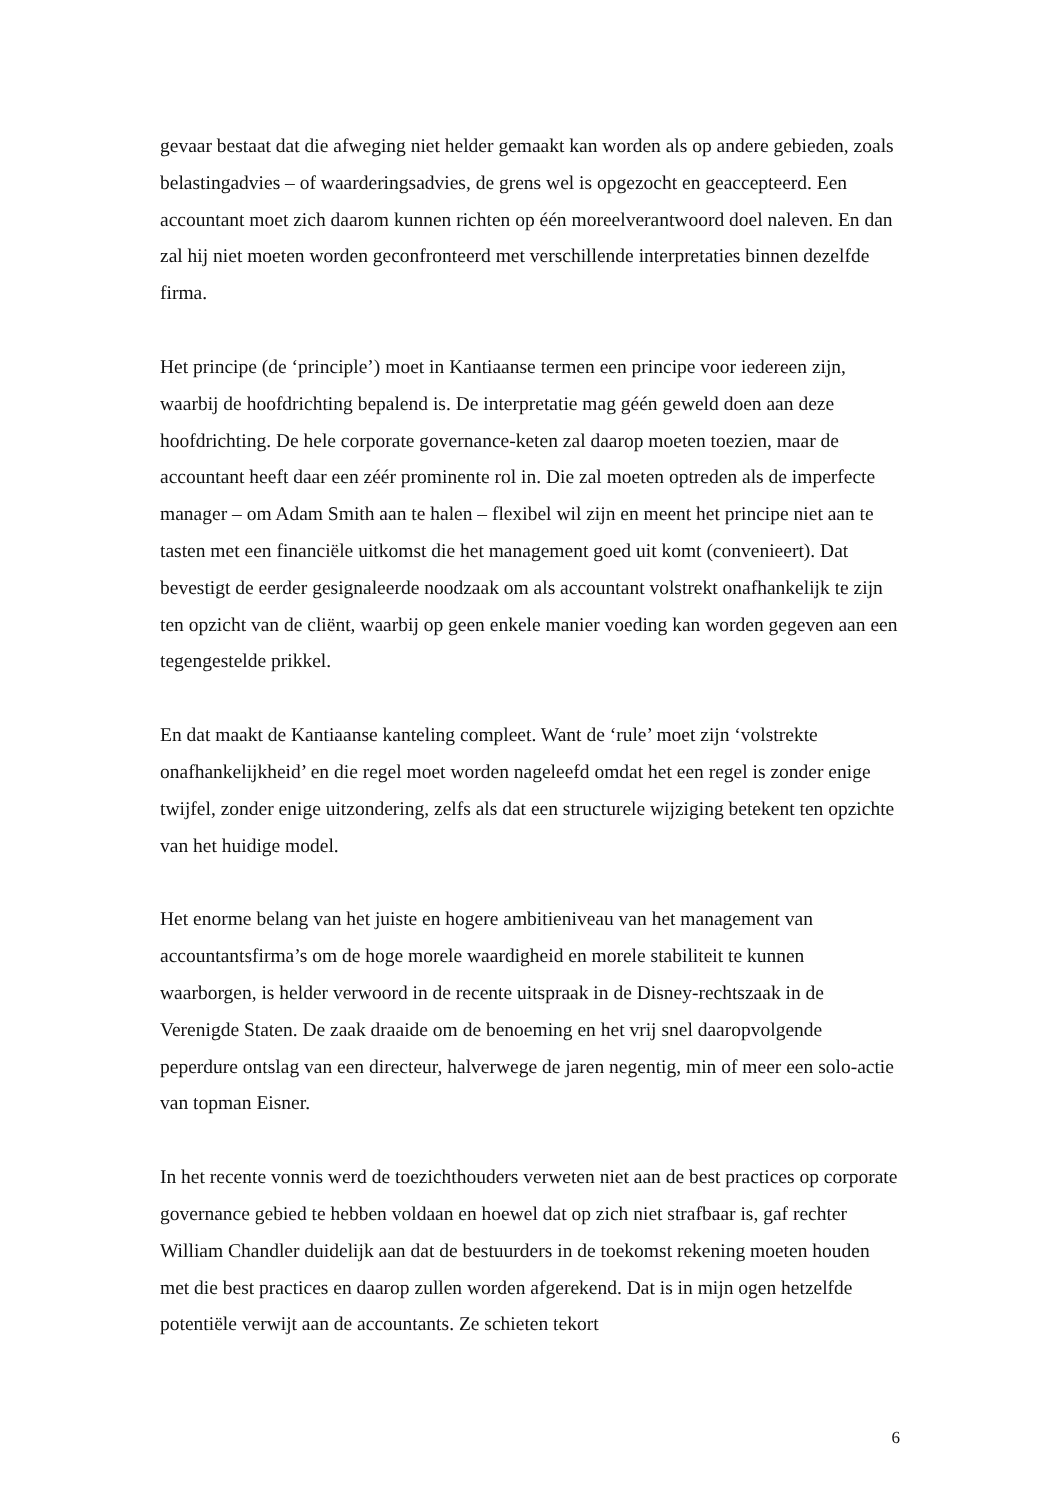gevaar bestaat dat die afweging niet helder gemaakt kan worden als op andere gebieden, zoals belastingadvies – of waarderingsadvies, de grens wel is opgezocht en geaccepteerd. Een accountant moet zich daarom kunnen richten op één moreelverantwoord doel naleven. En dan zal hij niet moeten worden geconfronteerd met verschillende interpretaties binnen dezelfde firma.
Het principe (de ‘principle’) moet in Kantiaanse termen een principe voor iedereen zijn, waarbij de hoofdrichting bepalend is. De interpretatie mag géén geweld doen aan deze hoofdrichting. De hele corporate governance-keten zal daarop moeten toezien, maar de accountant heeft daar een zéér prominente rol in. Die zal moeten optreden als de imperfecte manager – om Adam Smith aan te halen – flexibel wil zijn en meent het principe niet aan te tasten met een financiële uitkomst die het management goed uit komt (convenieert). Dat bevestigt de eerder gesignaleerde noodzaak om als accountant volstrekt onafhankelijk te zijn ten opzicht van de cliënt, waarbij op geen enkele manier voeding kan worden gegeven aan een tegengestelde prikkel.
En dat maakt de Kantiaanse kanteling compleet. Want de ‘rule’ moet zijn ‘volstrekte onafhankelijkheid’ en die regel moet worden nageleefd omdat het een regel is zonder enige twijfel, zonder enige uitzondering, zelfs als dat een structurele wijziging betekent ten opzichte van het huidige model.
Het enorme belang van het juiste en hogere ambitieniveau van het management van accountantsfirma’s om de hoge morele waardigheid en morele stabiliteit te kunnen waarborgen, is helder verwoord in de recente uitspraak in de Disney-rechtszaak in de Verenigde Staten. De zaak draaide om de benoeming en het vrij snel daaropvolgende peperdure ontslag van een directeur, halverwege de jaren negentig, min of meer een solo-actie van topman Eisner.
In het recente vonnis werd de toezichthouders verweten niet aan de best practices op corporate governance gebied te hebben voldaan en hoewel dat op zich niet strafbaar is, gaf rechter William Chandler duidelijk aan dat de bestuurders in de toekomst rekening moeten houden met die best practices en daarop zullen worden afgerekend. Dat is in mijn ogen hetzelfde potentiële verwijt aan de accountants. Ze schieten tekort
6